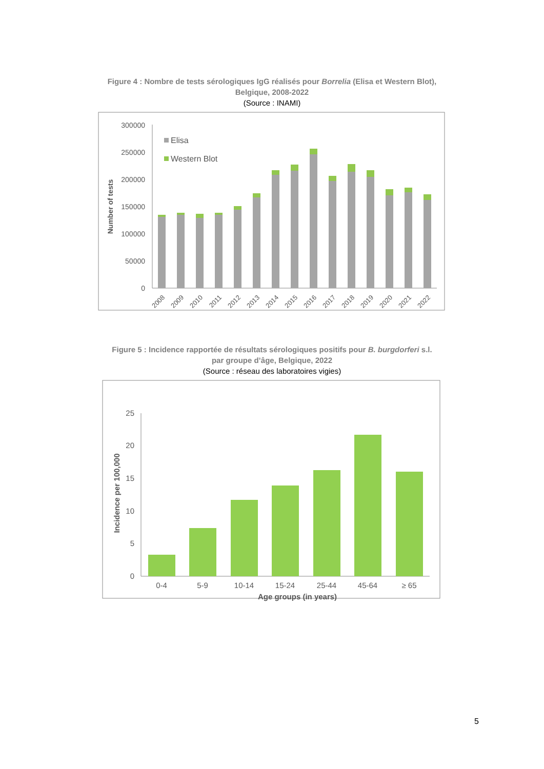Figure 4 : Nombre de tests sérologiques IgG réalisés pour Borrelia (Elisa et Western Blot),
Belgique, 2008-2022
(Source : INAMI)
300000
250000
200000
150000
100000
50000
0
Number of tests
Elisa
Western Blot
2008
2009
2010
2011
2012
2013
2014
2015
2016
2017
2018
2019
2020
2021
2022
Figure 5 : Incidence rapportée de résultats sérologiques positifs pour B. burgdorferi s.l.
par groupe d’âge, Belgique, 2022
(Source : réseau des laboratoires vigies)
25
20
15
10
5
0
Incidence per 100,000
0-4
5-9
10-14
15-24
25-44
45-64
≥ 65
Age groups (in years)
5